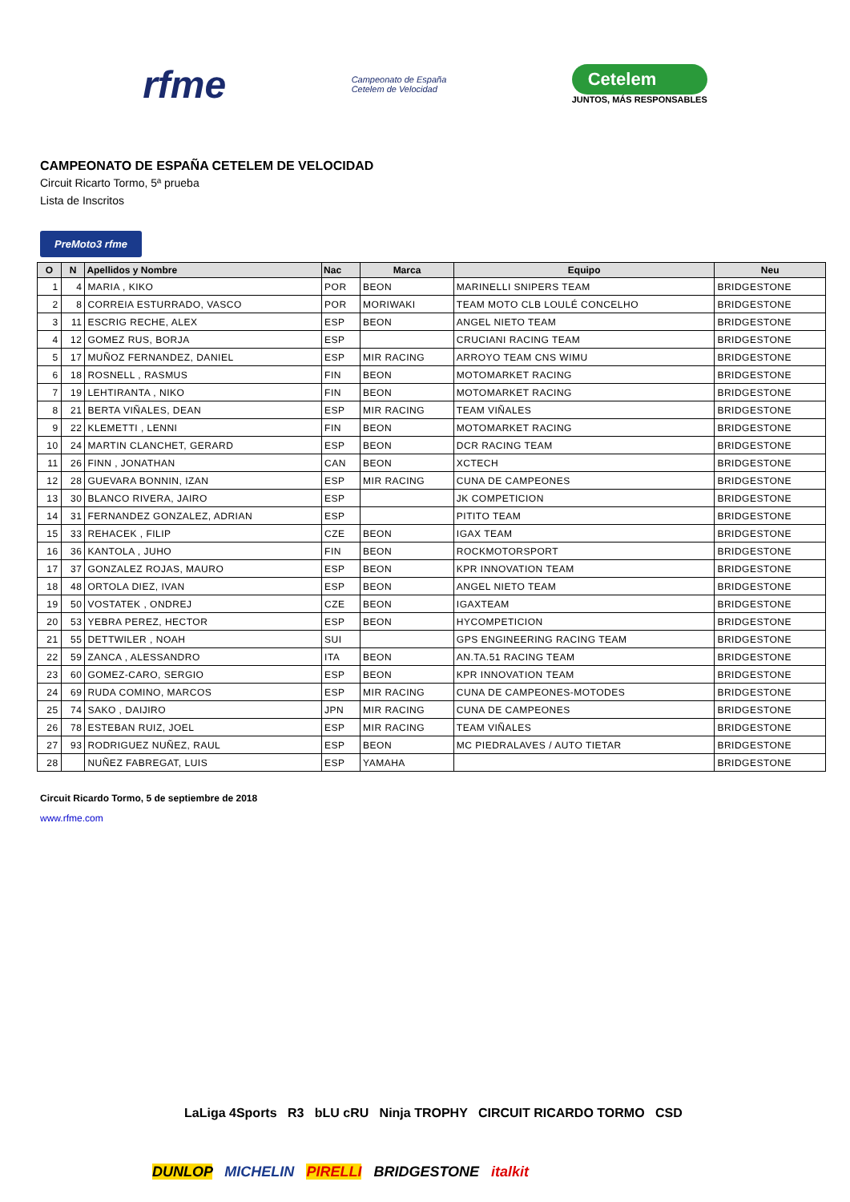rfme
Campeonato de España
Cetelem de Velocidad
Cetelem
JUNTOS, MÁS RESPONSABLES
CAMPEONATO DE ESPAÑA CETELEM DE VELOCIDAD
Circuit Ricarto Tormo, 5ª prueba
Lista de Inscritos
PreMoto3 rfme
| O | N | Apellidos y Nombre | Nac | Marca | Equipo | Neu |
| --- | --- | --- | --- | --- | --- | --- |
| 1 | 4 | MARIA , KIKO | POR | BEON | MARINELLI SNIPERS TEAM | BRIDGESTONE |
| 2 | 8 | CORREIA ESTURRADO, VASCO | POR | MORIWAKI | TEAM MOTO CLB LOULÉ CONCELHO | BRIDGESTONE |
| 3 | 11 | ESCRIG RECHE, ALEX | ESP | BEON | ANGEL NIETO TEAM | BRIDGESTONE |
| 4 | 12 | GOMEZ RUS, BORJA | ESP | | CRUCIANI RACING TEAM | BRIDGESTONE |
| 5 | 17 | MUÑOZ FERNANDEZ, DANIEL | ESP | MIR RACING | ARROYO TEAM CNS WIMU | BRIDGESTONE |
| 6 | 18 | ROSNELL , RASMUS | FIN | BEON | MOTOMARKET RACING | BRIDGESTONE |
| 7 | 19 | LEHTIRANTA , NIKO | FIN | BEON | MOTOMARKET RACING | BRIDGESTONE |
| 8 | 21 | BERTA VIÑALES, DEAN | ESP | MIR RACING | TEAM VIÑALES | BRIDGESTONE |
| 9 | 22 | KLEMETTI , LENNI | FIN | BEON | MOTOMARKET RACING | BRIDGESTONE |
| 10 | 24 | MARTIN CLANCHET, GERARD | ESP | BEON | DCR RACING TEAM | BRIDGESTONE |
| 11 | 26 | FINN , JONATHAN | CAN | BEON | XCTECH | BRIDGESTONE |
| 12 | 28 | GUEVARA BONNIN, IZAN | ESP | MIR RACING | CUNA DE CAMPEONES | BRIDGESTONE |
| 13 | 30 | BLANCO RIVERA, JAIRO | ESP | | JK COMPETICION | BRIDGESTONE |
| 14 | 31 | FERNANDEZ GONZALEZ, ADRIAN | ESP | | PITITO TEAM | BRIDGESTONE |
| 15 | 33 | REHACEK , FILIP | CZE | BEON | IGAX TEAM | BRIDGESTONE |
| 16 | 36 | KANTOLA , JUHO | FIN | BEON | ROCKMOTORSPORT | BRIDGESTONE |
| 17 | 37 | GONZALEZ ROJAS, MAURO | ESP | BEON | KPR INNOVATION TEAM | BRIDGESTONE |
| 18 | 48 | ORTOLA DIEZ, IVAN | ESP | BEON | ANGEL NIETO TEAM | BRIDGESTONE |
| 19 | 50 | VOSTATEK , ONDREJ | CZE | BEON | IGAXTEAM | BRIDGESTONE |
| 20 | 53 | YEBRA PEREZ, HECTOR | ESP | BEON | HYCOMPETICION | BRIDGESTONE |
| 21 | 55 | DETTWILER , NOAH | SUI | | GPS ENGINEERING RACING TEAM | BRIDGESTONE |
| 22 | 59 | ZANCA , ALESSANDRO | ITA | BEON | AN.TA.51 RACING TEAM | BRIDGESTONE |
| 23 | 60 | GOMEZ-CARO, SERGIO | ESP | BEON | KPR INNOVATION TEAM | BRIDGESTONE |
| 24 | 69 | RUDA COMINO, MARCOS | ESP | MIR RACING | CUNA DE CAMPEONES-MOTODES | BRIDGESTONE |
| 25 | 74 | SAKO , DAIJIRO | JPN | MIR RACING | CUNA DE CAMPEONES | BRIDGESTONE |
| 26 | 78 | ESTEBAN RUIZ, JOEL | ESP | MIR RACING | TEAM VIÑALES | BRIDGESTONE |
| 27 | 93 | RODRIGUEZ NUÑEZ, RAUL | ESP | BEON | MC PIEDRALAVES / AUTO TIETAR | BRIDGESTONE |
| 28 | | NUÑEZ FABREGAT, LUIS | ESP | YAMAHA | | BRIDGESTONE |
Circuit Ricardo Tormo, 5 de septiembre de 2018
www.rfme.com
LaLiga 4Sports R3 bLU cRU Ninja TROPHY CIRCUIT RICARDO TORMO CSD
DUNLOP MICHELIN PIRELLI BRIDGESTONE italkit